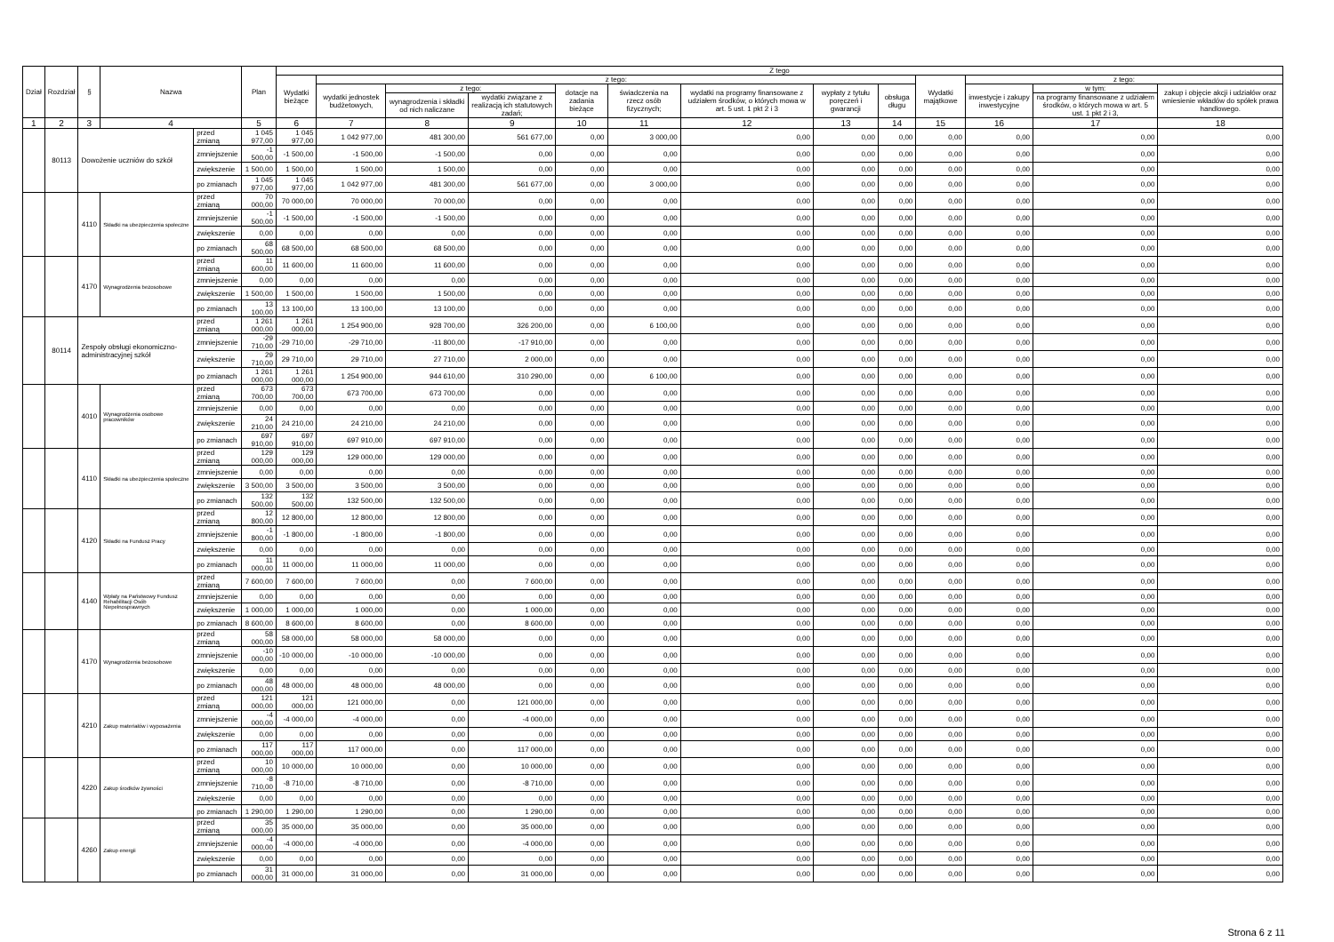| Dział | Rozdział | § | Nazwa | | Plan | Z tego | | | | | | | | | | | | |
| --- | --- | --- | --- | --- | --- | --- | --- | --- | --- | --- | --- | --- | --- | --- | --- | --- | --- | --- |
| | | | | | | Wydatki bieżące | z tego: | | | | | | | | Wydatki majątkowe | z tego: | | |
| | | | | | | | wydatki jednostek budżetowych, | z tego: | | dotacje na zadania bieżące | świadczenia na rzecz osób fizycznych; | wydatki na programy finansowane z udziałem środków, o których mowa w art. 5 ust. 1 pkt 2 i 3 | wypłaty z tytułu poręczeń i gwarancji | obsługa długu | | inwestycje i zakupy inwestycyjne | w tym: | zakup i objęcie akcji i udziałów oraz wniesienie wkładów do spółek prawa handlowego. |
| | | | | | | | | wynagrodzenia i składki od nich naliczane | wydatki związane z realizacją ich statutowych zadań; | | | | | | | | na programy finansowane z udziałem środków, o których mowa w art. 5 ust. 1 pkt 2 i 3, | |
| 1 | 2 | 3 | 4 | | 5 | 6 | 7 | 8 | 9 | 10 | 11 | 12 | 13 | 14 | 15 | 16 | 17 | 18 |
| | 80113 | Dowożenie uczniów do szkół | | przed zmianą | 1 045 977,00 | 1 045 977,00 | 1 042 977,00 | 481 300,00 | 561 677,00 | 0,00 | 3 000,00 | 0,00 | 0,00 | 0,00 | 0,00 | 0,00 | 0,00 | 0,00 |
| | | | | zmniejszenie | -1 500,00 | -1 500,00 | -1 500,00 | -1 500,00 | 0,00 | 0,00 | 0,00 | 0,00 | 0,00 | 0,00 | 0,00 | 0,00 | 0,00 | 0,00 |
| | | | | zwiększenie | 1 500,00 | 1 500,00 | 1 500,00 | 1 500,00 | 0,00 | 0,00 | 0,00 | 0,00 | 0,00 | 0,00 | 0,00 | 0,00 | 0,00 | 0,00 |
| | | | | po zmianach | 1 045 977,00 | 1 045 977,00 | 1 042 977,00 | 481 300,00 | 561 677,00 | 0,00 | 3 000,00 | 0,00 | 0,00 | 0,00 | 0,00 | 0,00 | 0,00 | 0,00 |
| | | 4110 | Składki na ubezpieczenia społeczne | przed zmianą | 70 000,00 | 70 000,00 | 70 000,00 | 70 000,00 | 0,00 | 0,00 | 0,00 | 0,00 | 0,00 | 0,00 | 0,00 | 0,00 | 0,00 | 0,00 |
| | | | | zmniejszenie | -1 500,00 | -1 500,00 | -1 500,00 | -1 500,00 | 0,00 | 0,00 | 0,00 | 0,00 | 0,00 | 0,00 | 0,00 | 0,00 | 0,00 | 0,00 |
| | | | | zwiększenie | 0,00 | 0,00 | 0,00 | 0,00 | 0,00 | 0,00 | 0,00 | 0,00 | 0,00 | 0,00 | 0,00 | 0,00 | 0,00 | 0,00 |
| | | | | po zmianach | 68 500,00 | 68 500,00 | 68 500,00 | 68 500,00 | 0,00 | 0,00 | 0,00 | 0,00 | 0,00 | 0,00 | 0,00 | 0,00 | 0,00 | 0,00 |
| | | 4170 | Wynagrodzenia bezosobowe | przed zmianą | 11 600,00 | 11 600,00 | 11 600,00 | 11 600,00 | 0,00 | 0,00 | 0,00 | 0,00 | 0,00 | 0,00 | 0,00 | 0,00 | 0,00 | 0,00 |
| | | | | zmniejszenie | 0,00 | 0,00 | 0,00 | 0,00 | 0,00 | 0,00 | 0,00 | 0,00 | 0,00 | 0,00 | 0,00 | 0,00 | 0,00 | 0,00 |
| | | | | zwiększenie | 1 500,00 | 1 500,00 | 1 500,00 | 1 500,00 | 0,00 | 0,00 | 0,00 | 0,00 | 0,00 | 0,00 | 0,00 | 0,00 | 0,00 | 0,00 |
| | | | | po zmianach | 13 100,00 | 13 100,00 | 13 100,00 | 13 100,00 | 0,00 | 0,00 | 0,00 | 0,00 | 0,00 | 0,00 | 0,00 | 0,00 | 0,00 | 0,00 |
| | 80114 | Zespoły obsługi ekonomiczno-administracyjnej szkół | | przed zmianą | 1 261 000,00 | 1 261 000,00 | 1 254 900,00 | 928 700,00 | 326 200,00 | 0,00 | 6 100,00 | 0,00 | 0,00 | 0,00 | 0,00 | 0,00 | 0,00 | 0,00 |
| | | | | zmniejszenie | -29 710,00 | -29 710,00 | -29 710,00 | -11 800,00 | -17 910,00 | 0,00 | 0,00 | 0,00 | 0,00 | 0,00 | 0,00 | 0,00 | 0,00 | 0,00 |
| | | | | zwiększenie | 29 710,00 | 29 710,00 | 29 710,00 | 27 710,00 | 2 000,00 | 0,00 | 0,00 | 0,00 | 0,00 | 0,00 | 0,00 | 0,00 | 0,00 | 0,00 |
| | | | | po zmianach | 1 261 000,00 | 1 261 000,00 | 1 254 900,00 | 944 610,00 | 310 290,00 | 0,00 | 6 100,00 | 0,00 | 0,00 | 0,00 | 0,00 | 0,00 | 0,00 | 0,00 |
| | | 4010 | Wynagrodzenia osobowe pracowników | przed zmianą | 673 700,00 | 673 700,00 | 673 700,00 | 673 700,00 | 0,00 | 0,00 | 0,00 | 0,00 | 0,00 | 0,00 | 0,00 | 0,00 | 0,00 | 0,00 |
| | | | | zmniejszenie | 0,00 | 0,00 | 0,00 | 0,00 | 0,00 | 0,00 | 0,00 | 0,00 | 0,00 | 0,00 | 0,00 | 0,00 | 0,00 | 0,00 |
| | | | | zwiększenie | 24 210,00 | 24 210,00 | 24 210,00 | 24 210,00 | 0,00 | 0,00 | 0,00 | 0,00 | 0,00 | 0,00 | 0,00 | 0,00 | 0,00 | 0,00 |
| | | | | po zmianach | 697 910,00 | 697 910,00 | 697 910,00 | 697 910,00 | 0,00 | 0,00 | 0,00 | 0,00 | 0,00 | 0,00 | 0,00 | 0,00 | 0,00 | 0,00 |
| | | 4110 | Składki na ubezpieczenia społeczne | przed zmianą | 129 000,00 | 129 000,00 | 129 000,00 | 129 000,00 | 0,00 | 0,00 | 0,00 | 0,00 | 0,00 | 0,00 | 0,00 | 0,00 | 0,00 | 0,00 |
| | | | | zmniejszenie | 0,00 | 0,00 | 0,00 | 0,00 | 0,00 | 0,00 | 0,00 | 0,00 | 0,00 | 0,00 | 0,00 | 0,00 | 0,00 | 0,00 |
| | | | | zwiększenie | 3 500,00 | 3 500,00 | 3 500,00 | 3 500,00 | 0,00 | 0,00 | 0,00 | 0,00 | 0,00 | 0,00 | 0,00 | 0,00 | 0,00 | 0,00 |
| | | | | po zmianach | 132 500,00 | 132 500,00 | 132 500,00 | 132 500,00 | 0,00 | 0,00 | 0,00 | 0,00 | 0,00 | 0,00 | 0,00 | 0,00 | 0,00 | 0,00 |
| | | 4120 | Składki na Fundusz Pracy | przed zmianą | 12 800,00 | 12 800,00 | 12 800,00 | 12 800,00 | 0,00 | 0,00 | 0,00 | 0,00 | 0,00 | 0,00 | 0,00 | 0,00 | 0,00 | 0,00 |
| | | | | zmniejszenie | -1 800,00 | -1 800,00 | -1 800,00 | -1 800,00 | 0,00 | 0,00 | 0,00 | 0,00 | 0,00 | 0,00 | 0,00 | 0,00 | 0,00 | 0,00 |
| | | | | zwiększenie | 0,00 | 0,00 | 0,00 | 0,00 | 0,00 | 0,00 | 0,00 | 0,00 | 0,00 | 0,00 | 0,00 | 0,00 | 0,00 | 0,00 |
| | | | | po zmianach | 11 000,00 | 11 000,00 | 11 000,00 | 11 000,00 | 0,00 | 0,00 | 0,00 | 0,00 | 0,00 | 0,00 | 0,00 | 0,00 | 0,00 | 0,00 |
| | | 4140 | Wpłaty na Państwowy Fundusz Rehabilitacji Osób Niepełnosprawnych | przed zmianą | 7 600,00 | 7 600,00 | 7 600,00 | 0,00 | 7 600,00 | 0,00 | 0,00 | 0,00 | 0,00 | 0,00 | 0,00 | 0,00 | 0,00 | 0,00 |
| | | | | zmniejszenie | 0,00 | 0,00 | 0,00 | 0,00 | 0,00 | 0,00 | 0,00 | 0,00 | 0,00 | 0,00 | 0,00 | 0,00 | 0,00 | 0,00 |
| | | | | zwiększenie | 1 000,00 | 1 000,00 | 1 000,00 | 0,00 | 1 000,00 | 0,00 | 0,00 | 0,00 | 0,00 | 0,00 | 0,00 | 0,00 | 0,00 | 0,00 |
| | | | | po zmianach | 8 600,00 | 8 600,00 | 8 600,00 | 0,00 | 8 600,00 | 0,00 | 0,00 | 0,00 | 0,00 | 0,00 | 0,00 | 0,00 | 0,00 | 0,00 |
| | | 4170 | Wynagrodzenia bezosobowe | przed zmianą | 58 000,00 | 58 000,00 | 58 000,00 | 58 000,00 | 0,00 | 0,00 | 0,00 | 0,00 | 0,00 | 0,00 | 0,00 | 0,00 | 0,00 | 0,00 |
| | | | | zmniejszenie | -10 000,00 | -10 000,00 | -10 000,00 | -10 000,00 | 0,00 | 0,00 | 0,00 | 0,00 | 0,00 | 0,00 | 0,00 | 0,00 | 0,00 | 0,00 |
| | | | | zwiększenie | 0,00 | 0,00 | 0,00 | 0,00 | 0,00 | 0,00 | 0,00 | 0,00 | 0,00 | 0,00 | 0,00 | 0,00 | 0,00 | 0,00 |
| | | | | po zmianach | 48 000,00 | 48 000,00 | 48 000,00 | 48 000,00 | 0,00 | 0,00 | 0,00 | 0,00 | 0,00 | 0,00 | 0,00 | 0,00 | 0,00 | 0,00 |
| | | 4210 | Zakup materiałów i wyposażenia | przed zmianą | 121 000,00 | 121 000,00 | 121 000,00 | 0,00 | 121 000,00 | 0,00 | 0,00 | 0,00 | 0,00 | 0,00 | 0,00 | 0,00 | 0,00 | 0,00 |
| | | | | zmniejszenie | -4 000,00 | -4 000,00 | -4 000,00 | 0,00 | -4 000,00 | 0,00 | 0,00 | 0,00 | 0,00 | 0,00 | 0,00 | 0,00 | 0,00 | 0,00 |
| | | | | zwiększenie | 0,00 | 0,00 | 0,00 | 0,00 | 0,00 | 0,00 | 0,00 | 0,00 | 0,00 | 0,00 | 0,00 | 0,00 | 0,00 | 0,00 |
| | | | | po zmianach | 117 000,00 | 117 000,00 | 117 000,00 | 0,00 | 117 000,00 | 0,00 | 0,00 | 0,00 | 0,00 | 0,00 | 0,00 | 0,00 | 0,00 | 0,00 |
| | | 4220 | Zakup środków żywności | przed zmianą | 10 000,00 | 10 000,00 | 10 000,00 | 0,00 | 10 000,00 | 0,00 | 0,00 | 0,00 | 0,00 | 0,00 | 0,00 | 0,00 | 0,00 | 0,00 |
| | | | | zmniejszenie | -8 710,00 | -8 710,00 | -8 710,00 | 0,00 | -8 710,00 | 0,00 | 0,00 | 0,00 | 0,00 | 0,00 | 0,00 | 0,00 | 0,00 | 0,00 |
| | | | | zwiększenie | 0,00 | 0,00 | 0,00 | 0,00 | 0,00 | 0,00 | 0,00 | 0,00 | 0,00 | 0,00 | 0,00 | 0,00 | 0,00 | 0,00 |
| | | | | po zmianach | 1 290,00 | 1 290,00 | 1 290,00 | 0,00 | 1 290,00 | 0,00 | 0,00 | 0,00 | 0,00 | 0,00 | 0,00 | 0,00 | 0,00 | 0,00 |
| | | 4260 | Zakup energii | przed zmianą | 35 000,00 | 35 000,00 | 35 000,00 | 0,00 | 35 000,00 | 0,00 | 0,00 | 0,00 | 0,00 | 0,00 | 0,00 | 0,00 | 0,00 | 0,00 |
| | | | | zmniejszenie | -4 000,00 | -4 000,00 | -4 000,00 | 0,00 | -4 000,00 | 0,00 | 0,00 | 0,00 | 0,00 | 0,00 | 0,00 | 0,00 | 0,00 | 0,00 |
| | | | | zwiększenie | 0,00 | 0,00 | 0,00 | 0,00 | 0,00 | 0,00 | 0,00 | 0,00 | 0,00 | 0,00 | 0,00 | 0,00 | 0,00 | 0,00 |
| | | | | po zmianach | 31 000,00 | 31 000,00 | 31 000,00 | 0,00 | 31 000,00 | 0,00 | 0,00 | 0,00 | 0,00 | 0,00 | 0,00 | 0,00 | 0,00 | 0,00 |
Strona 6 z 11